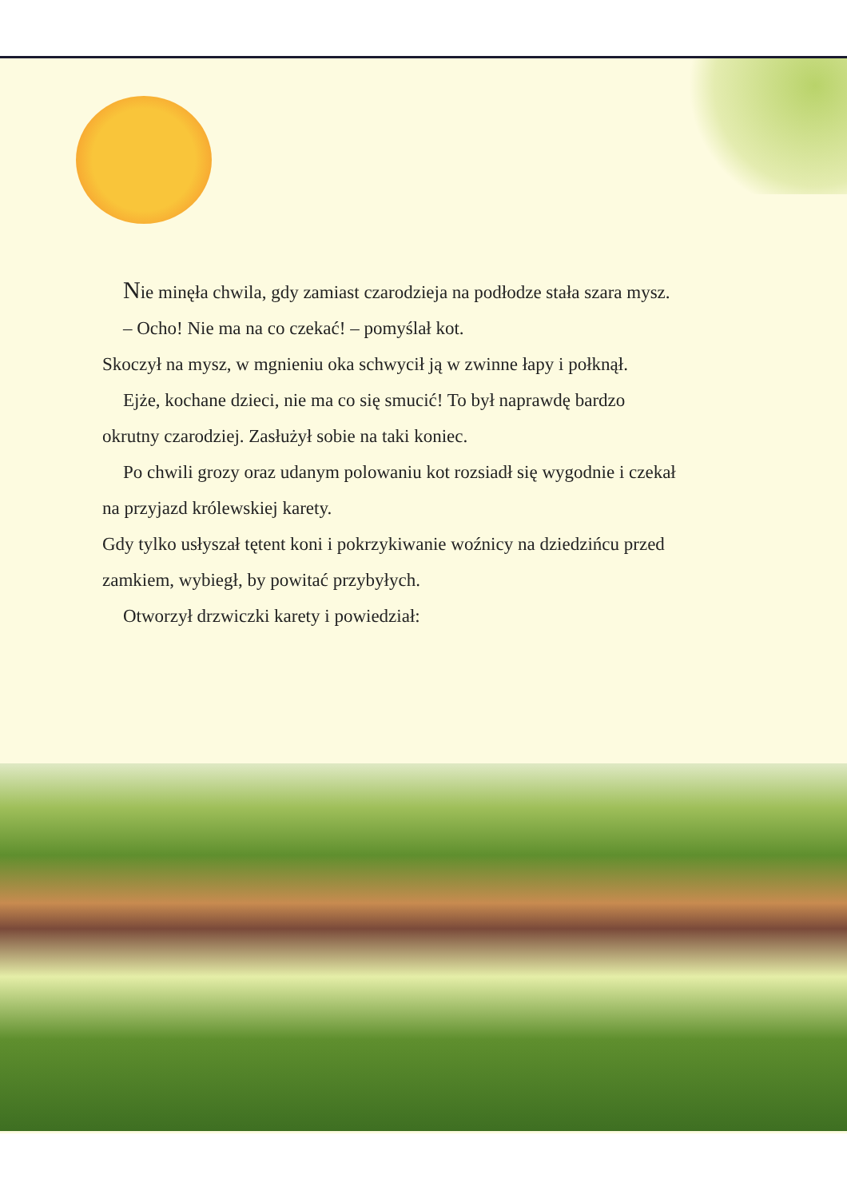Nie minęła chwila, gdy zamiast czarodzieja na podłodze stała szara mysz.
– Ocho! Nie ma na co czekać! – pomyślał kot.
Skoczył na mysz, w mgnieniu oka schwycił ją w zwinne łapy i połknął.
Ejże, kochane dzieci, nie ma co się smucić! To był naprawdę bardzo okrutny czarodziej. Zasłużył sobie na taki koniec.
Po chwili grozy oraz udanym polowaniu kot rozsiadł się wygodnie i czekał na przyjazd królewskiej karety.
Gdy tylko usłyszał tętent koni i pokrzykiwanie woźnicy na dziedzińcu przed zamkiem, wybiegł, by powitać przybyłych.
Otworzył drzwiczki karety i powiedział: